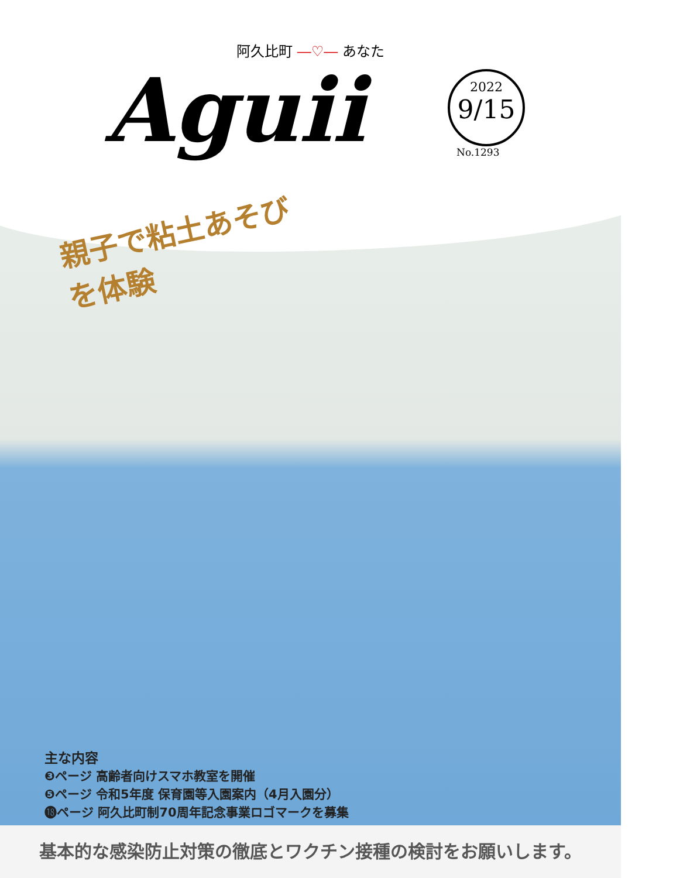阿久比町 ―♡― あなた
Aguii
2022
9/15
No.1293
親子で粘土あそび
を体験
主な内容
❸ページ 高齢者向けスマホ教室を開催
❺ページ 令和5年度 保育園等入園案内（4月入園分）
⓲ページ 阿久比町制70周年記念事業ロゴマークを募集
基本的な感染防止対策の徹底とワクチン接種の検討をお願いします。